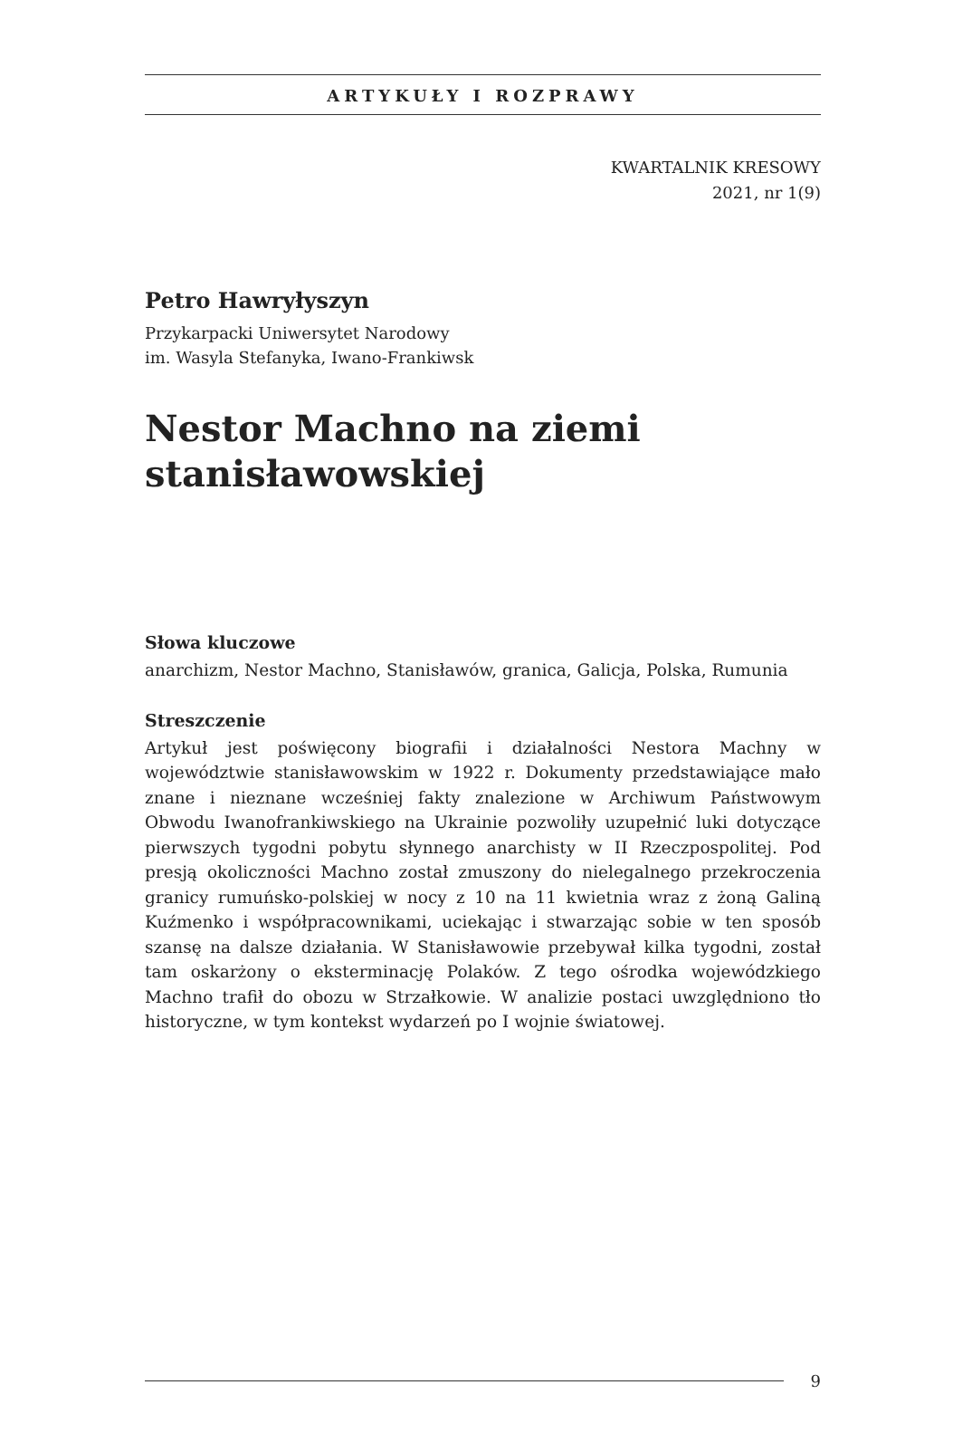ARTYKUŁY I ROZPRAWY
KWARTALNIK KRESOWY
2021, nr 1(9)
Petro Hawryłyszyn
Przykarpacki Uniwersytet Narodowy
im. Wasyla Stefanyka, Iwano-Frankiwsk
Nestor Machno na ziemi stanisławowskiej
Słowa kluczowe
anarchizm, Nestor Machno, Stanisławów, granica, Galicja, Polska, Rumunia
Streszczenie
Artykuł jest poświęcony biografii i działalności Nestora Machny w województwie stanisławowskim w 1922 r. Dokumenty przedstawiające mało znane i nieznane wcześniej fakty znalezione w Archiwum Państwowym Obwodu Iwanofrankiwskiego na Ukrainie pozwoliły uzupełnić luki dotyczące pierwszych tygodni pobytu słynnego anarchisty w II Rzeczpospolitej. Pod presją okoliczności Machno został zmuszony do nielegalnego przekroczenia granicy rumuńsko-polskiej w nocy z 10 na 11 kwietnia wraz z żoną Galiną Kuźmenko i współpracownikami, uciekając i stwarzając sobie w ten sposób szansę na dalsze działania. W Stanisławowie przebywał kilka tygodni, został tam oskarżony o eksterminację Polaków. Z tego ośrodka wojewódzkiego Machno trafił do obozu w Strzałkowie. W analizie postaci uwzględniono tło historyczne, w tym kontekst wydarzeń po I wojnie światowej.
9